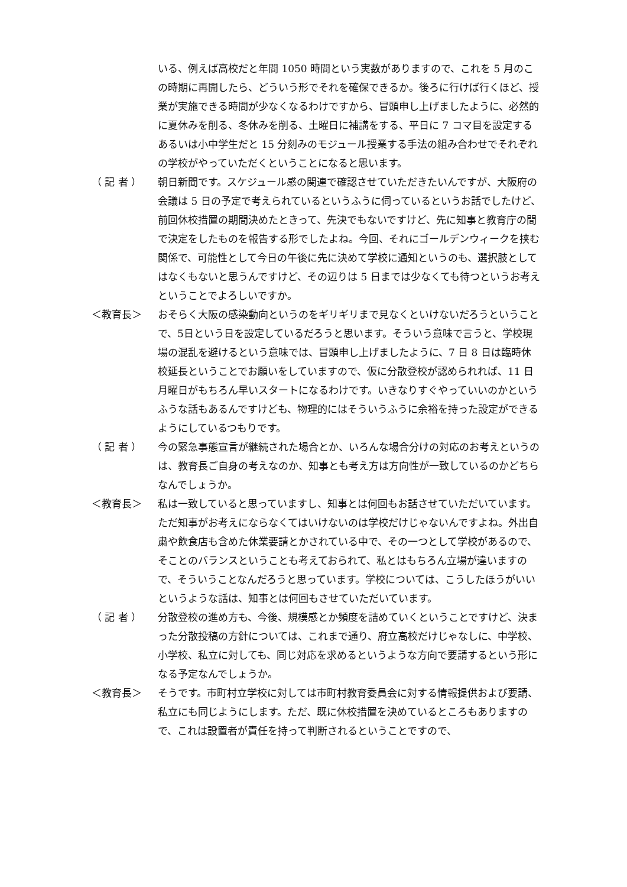いる、例えば高校だと年間 1050 時間という実数がありますので、これを 5 月のこの時期に再開したら、どういう形でそれを確保できるか。後ろに行けば行くほど、授業が実施できる時間が少なくなるわけですから、冒頭申し上げましたように、必然的に夏休みを削る、冬休みを削る、土曜日に補講をする、平日に 7 コマ目を設定するあるいは小中学生だと 15 分刻みのモジュール授業する手法の組み合わせでそれぞれの学校がやっていただくということになると思います。
（ 記 者 ） 朝日新聞です。スケジュール感の関連で確認させていただきたいんですが、大阪府の会議は 5 日の予定で考えられているというふうに伺っているというお話でしたけど、前回休校措置の期間決めたときって、先決でもないですけど、先に知事と教育庁の間で決定をしたものを報告する形でしたよね。今回、それにゴールデンウィークを挟む関係で、可能性として今日の午後に先に決めて学校に通知というのも、選択肢としてはなくもないと思うんですけど、その辺りは 5 日までは少なくても待つというお考えということでよろしいですか。
＜教育長＞ おそらく大阪の感染動向というのをギリギリまで見なくといけないだろうということで、5日という日を設定しているだろうと思います。そういう意味で言うと、学校現場の混乱を避けるという意味では、冒頭申し上げましたように、7 日 8 日は臨時休校延長ということでお願いをしていますので、仮に分散登校が認められれば、11 日月曜日がもちろん早いスタートになるわけです。いきなりすぐやっていいのかというふうな話もあるんですけども、物理的にはそういうふうに余裕を持った設定ができるようにしているつもりです。
（ 記 者 ） 今の緊急事態宣言が継続された場合とか、いろんな場合分けの対応のお考えというのは、教育長ご自身の考えなのか、知事とも考え方は方向性が一致しているのかどちらなんでしょうか。
＜教育長＞ 私は一致していると思っていますし、知事とは何回もお話させていただいています。ただ知事がお考えにならなくてはいけないのは学校だけじゃないんですよね。外出自粛や飲食店も含めた休業要請とかされている中で、その一つとして学校があるので、そことのバランスということも考えておられて、私とはもちろん立場が違いますので、そういうことなんだろうと思っています。学校については、こうしたほうがいいというような話は、知事とは何回もさせていただいています。
（ 記 者 ） 分散登校の進め方も、今後、規模感とか頻度を詰めていくということですけど、決まった分散投稿の方針については、これまで通り、府立高校だけじゃなしに、中学校、小学校、私立に対しても、同じ対応を求めるというような方向で要請するという形になる予定なんでしょうか。
＜教育長＞ そうです。市町村立学校に対しては市町村教育委員会に対する情報提供および要請、私立にも同じようにします。ただ、既に休校措置を決めているところもありますので、これは設置者が責任を持って判断されるということですので、